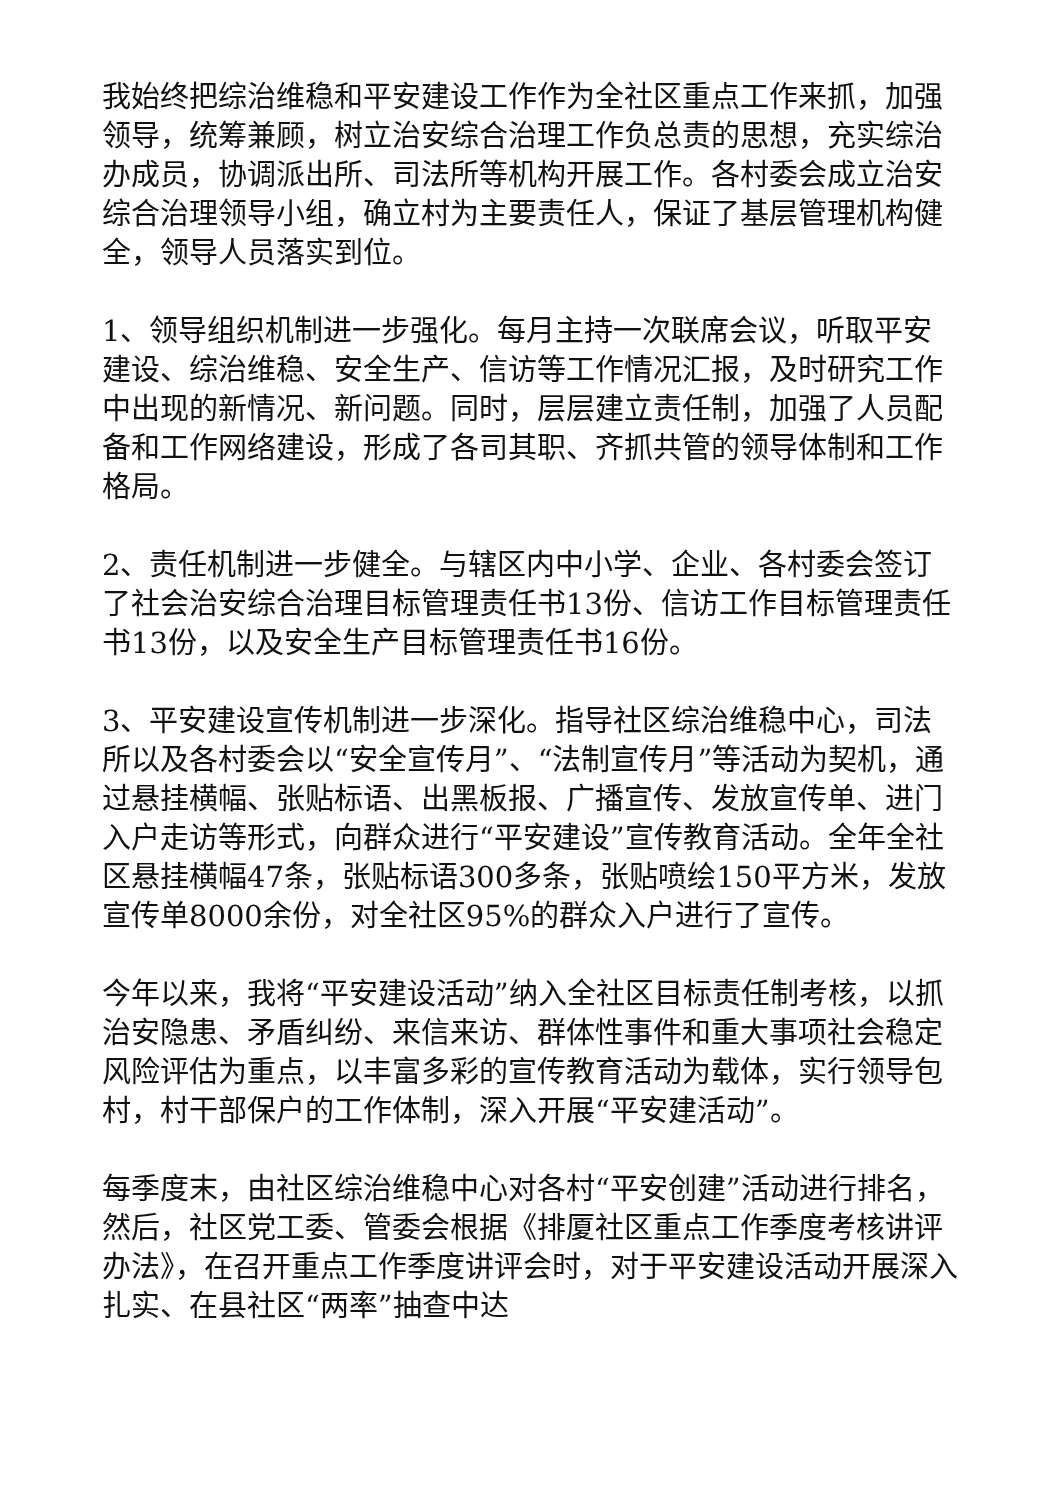我始终把综治维稳和平安建设工作作为全社区重点工作来抓，加强领导，统筹兼顾，树立治安综合治理工作负总责的思想，充实综治办成员，协调派出所、司法所等机构开展工作。各村委会成立治安综合治理领导小组，确立村为主要责任人，保证了基层管理机构健全，领导人员落实到位。
1、领导组织机制进一步强化。每月主持一次联席会议，听取平安建设、综治维稳、安全生产、信访等工作情况汇报，及时研究工作中出现的新情况、新问题。同时，层层建立责任制，加强了人员配备和工作网络建设，形成了各司其职、齐抓共管的领导体制和工作格局。
2、责任机制进一步健全。与辖区内中小学、企业、各村委会签订了社会治安综合治理目标管理责任书13份、信访工作目标管理责任书13份，以及安全生产目标管理责任书16份。
3、平安建设宣传机制进一步深化。指导社区综治维稳中心，司法所以及各村委会以“安全宣传月”、“法制宣传月”等活动为契机，通过悬挂横幅、张贴标语、出黑板报、广播宣传、发放宣传单、进门入户走访等形式，向群众进行“平安建设”宣传教育活动。全年全社区悬挂横幅47条，张贴标语300多条，张贴喷绘150平方米，发放宣传单8000余份，对全社区95%的群众入户进行了宣传。
今年以来，我将“平安建设活动”纳入全社区目标责任制考核，以抓治安隐患、矛盾纠纷、来信来访、群体性事件和重大事项社会稳定风险评估为重点，以丰富多彩的宣传教育活动为载体，实行领导包村，村干部保户的工作体制，深入开展“平安建活动”。
每季度末，由社区综治维稳中心对各村“平安创建”活动进行排名，然后，社区党工委、管委会根据《排厦社区重点工作季度考核讲评办法》，在召开重点工作季度讲评会时，对于平安建设活动开展深入扎实、在县社区“两率”抽查中达